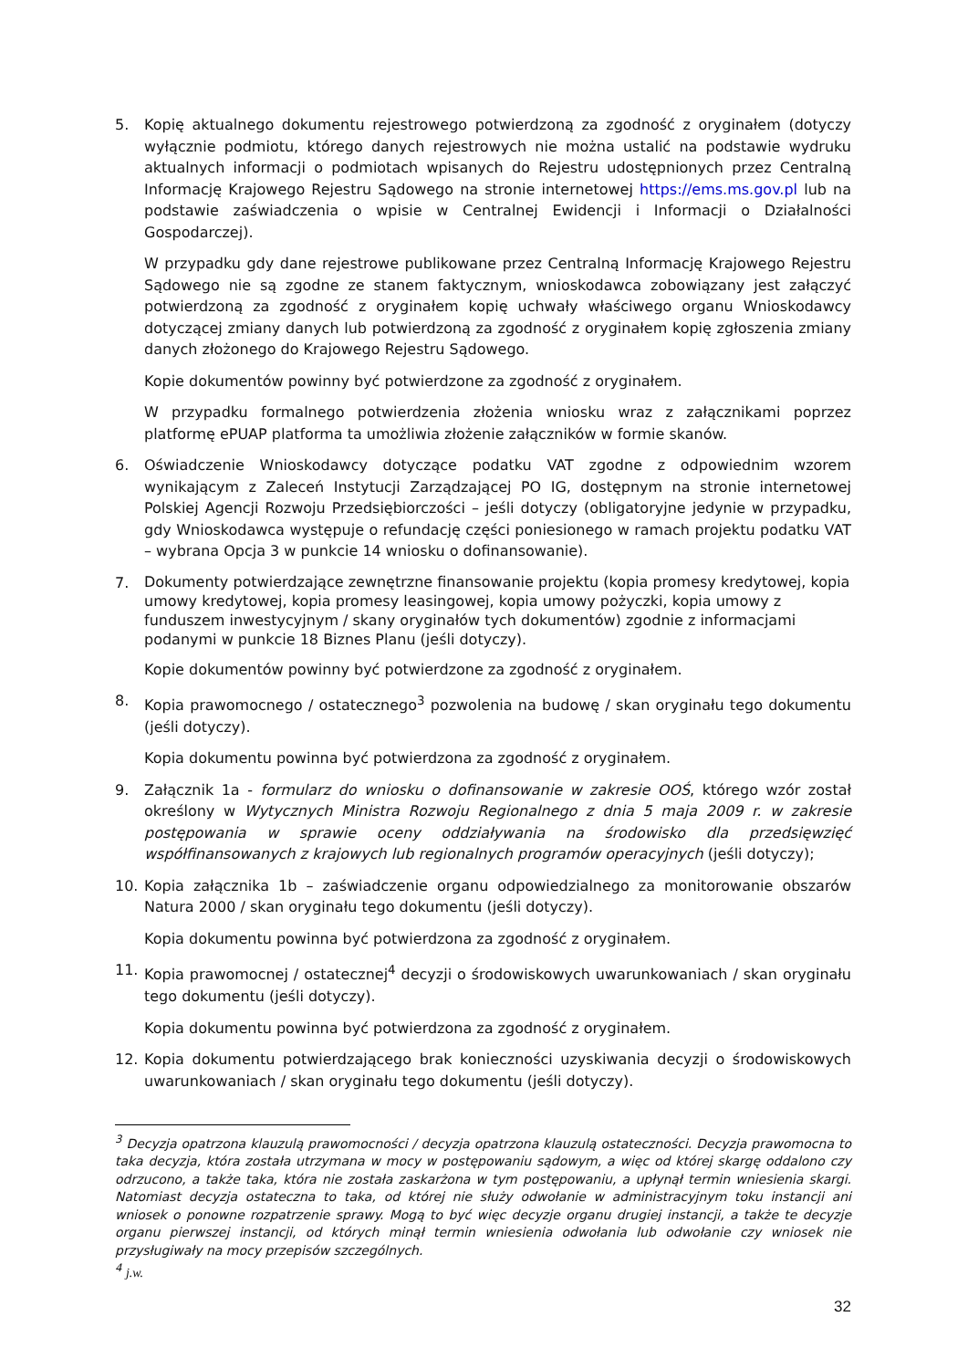5. Kopię aktualnego dokumentu rejestrowego potwierdzoną za zgodność z oryginałem (dotyczy wyłącznie podmiotu, którego danych rejestrowych nie można ustalić na podstawie wydruku aktualnych informacji o podmiotach wpisanych do Rejestru udostępnionych przez Centralną Informację Krajowego Rejestru Sądowego na stronie internetowej https://ems.ms.gov.pl lub na podstawie zaświadczenia o wpisie w Centralnej Ewidencji i Informacji o Działalności Gospodarczej).
W przypadku gdy dane rejestrowe publikowane przez Centralną Informację Krajowego Rejestru Sądowego nie są zgodne ze stanem faktycznym, wnioskodawca zobowiązany jest załączyć potwierdzoną za zgodność z oryginałem kopię uchwały właściwego organu Wnioskodawcy dotyczącej zmiany danych lub potwierdzoną za zgodność z oryginałem kopię zgłoszenia zmiany danych złożonego do Krajowego Rejestru Sądowego.
Kopie dokumentów powinny być potwierdzone za zgodność z oryginałem.
W przypadku formalnego potwierdzenia złożenia wniosku wraz z załącznikami poprzez platformę ePUAP platforma ta umożliwia złożenie załączników w formie skanów.
6. Oświadczenie Wnioskodawcy dotyczące podatku VAT zgodne z odpowiednim wzorem wynikającym z Zaleceń Instytucji Zarządzającej PO IG, dostępnym na stronie internetowej Polskiej Agencji Rozwoju Przedsiębiorczości – jeśli dotyczy (obligatoryjne jedynie w przypadku, gdy Wnioskodawca występuje o refundację części poniesionego w ramach projektu podatku VAT – wybrana Opcja 3 w punkcie 14 wniosku o dofinansowanie).
7.
Dokumenty potwierdzające zewnętrzne finansowanie projektu (kopia promesy kredytowej, kopia umowy kredytowej, kopia promesy leasingowej, kopia umowy pożyczki, kopia umowy z funduszem inwestycyjnym / skany oryginałów tych dokumentów) zgodnie z informacjami podanymi w punkcie 18 Biznes Planu (jeśli dotyczy).
Kopie dokumentów powinny być potwierdzone za zgodność z oryginałem.
8. Kopia prawomocnego / ostatecznego<sup>3</sup> pozwolenia na budowę / skan oryginału tego dokumentu (jeśli dotyczy).
Kopia dokumentu powinna być potwierdzona za zgodność z oryginałem.
9. Załącznik 1a - formularz do wniosku o dofinansowanie w zakresie OOŚ, którego wzór został określony w Wytycznych Ministra Rozwoju Regionalnego z dnia 5 maja 2009 r. w zakresie postępowania w sprawie oceny oddziaływania na środowisko dla przedsięwzięć współfinansowanych z krajowych lub regionalnych programów operacyjnych (jeśli dotyczy);
10. Kopia załącznika 1b – zaświadczenie organu odpowiedzialnego za monitorowanie obszarów Natura 2000 / skan oryginału tego dokumentu (jeśli dotyczy).
Kopia dokumentu powinna być potwierdzona za zgodność z oryginałem.
11. Kopia prawomocnej / ostatecznej<sup>4</sup> decyzji o środowiskowych uwarunkowaniach / skan oryginału tego dokumentu (jeśli dotyczy).
Kopia dokumentu powinna być potwierdzona za zgodność z oryginałem.
12. Kopia dokumentu potwierdzającego brak konieczności uzyskiwania decyzji o środowiskowych uwarunkowaniach / skan oryginału tego dokumentu (jeśli dotyczy).
<sup>3</sup> Decyzja opatrzona klauzulą prawomocności / decyzja opatrzona klauzulą ostateczności. Decyzja prawomocna to taka decyzja, która została utrzymana w mocy w postępowaniu sądowym, a więc od której skargę oddalono czy odrzucono, a także taka, która nie została zaskarżona w tym postępowaniu, a upłynął termin wniesienia skargi. Natomiast decyzja ostateczna to taka, od której nie służy odwołanie w administracyjnym toku instancji ani wniosek o ponowne rozpatrzenie sprawy. Mogą to być więc decyzje organu drugiej instancji, a także te decyzje organu pierwszej instancji, od których minął termin wniesienia odwołania lub odwołanie czy wniosek nie przysługiwały na mocy przepisów szczególnych.
<sup>4</sup> j.w.
32